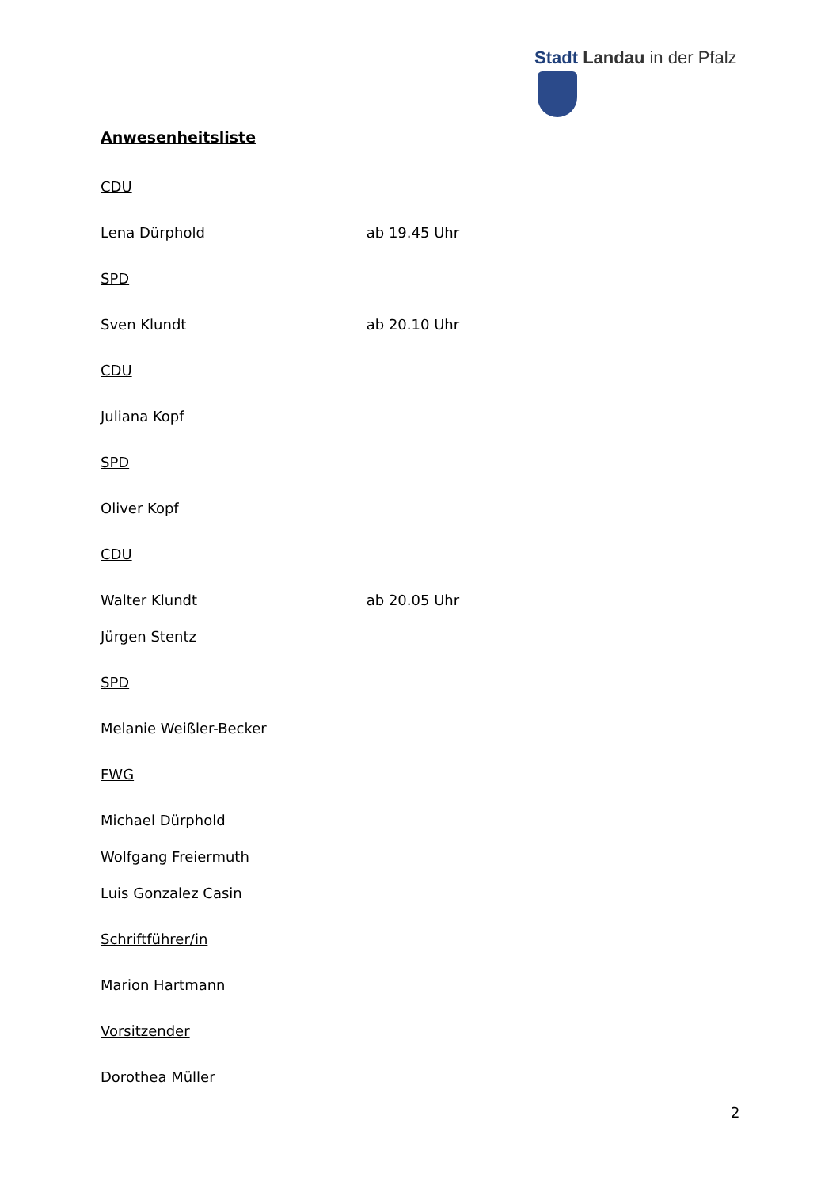Stadt Landau in der Pfalz
Anwesenheitsliste
CDU
Lena Dürphold ab 19.45 Uhr
SPD
Sven Klundt ab 20.10 Uhr
CDU
Juliana Kopf
SPD
Oliver Kopf
CDU
Walter Klundt ab 20.05 Uhr
Jürgen Stentz
SPD
Melanie Weißler-Becker
FWG
Michael Dürphold
Wolfgang Freiermuth
Luis Gonzalez Casin
Schriftführer/in
Marion Hartmann
Vorsitzender
Dorothea Müller
2